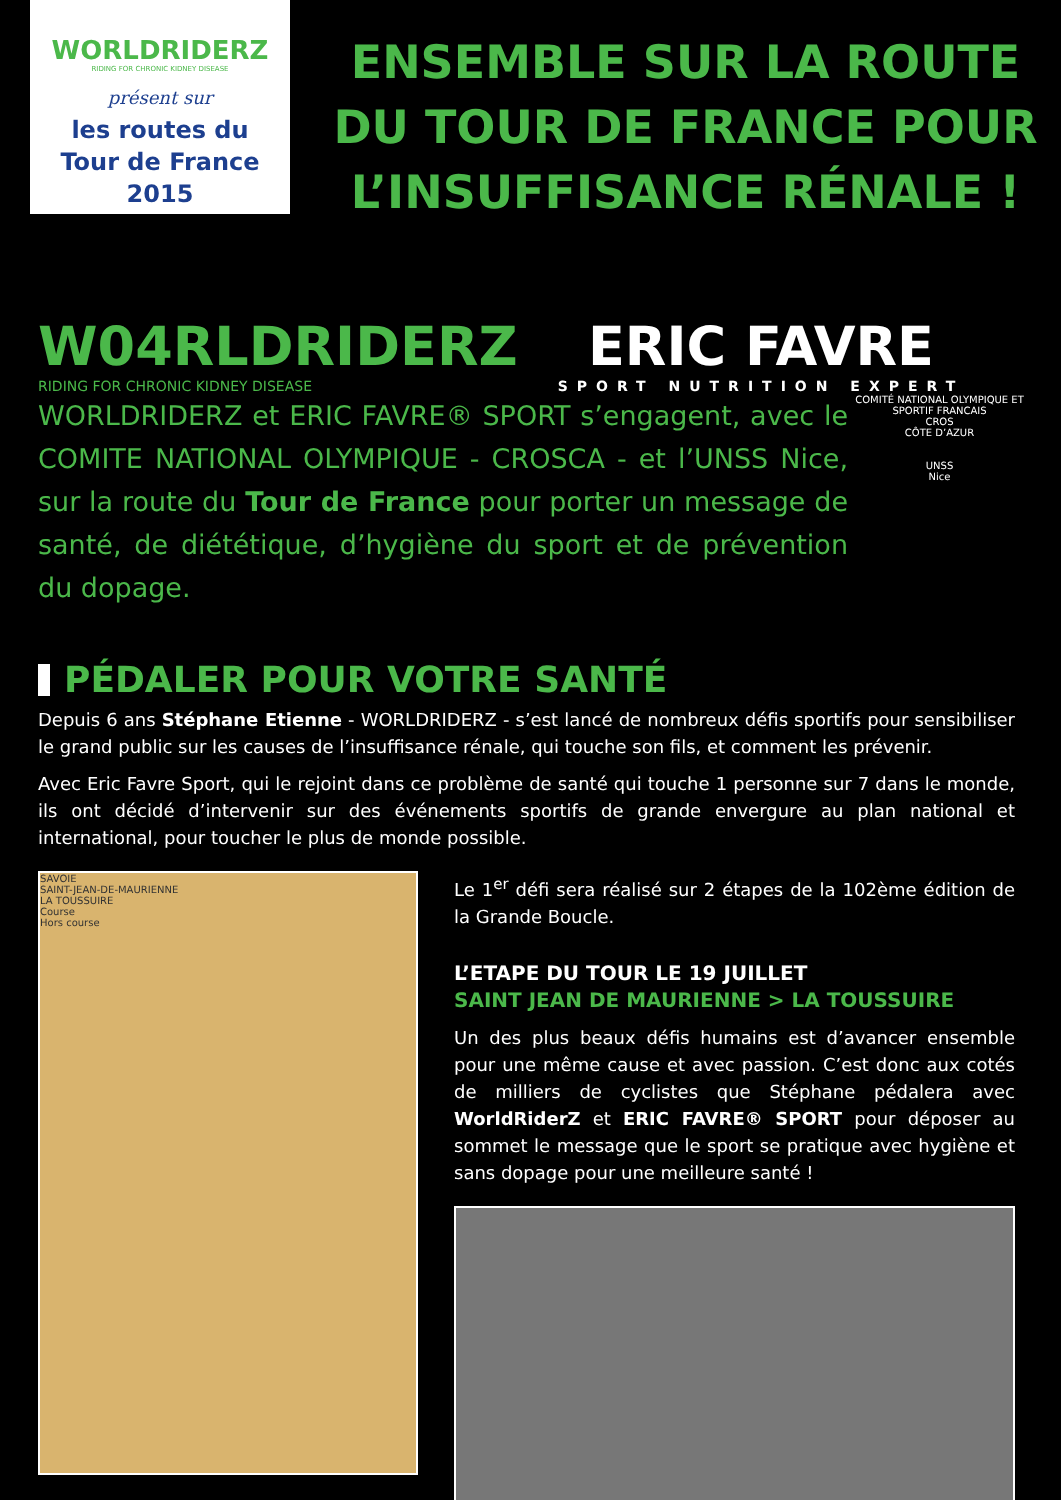WORLDRIDERZ
RIDING FOR CHRONIC KIDNEY DISEASE
présent sur
les routes du
Tour de France 2015
ENSEMBLE SUR LA ROUTE DU TOUR DE FRANCE POUR L’INSUFFISANCE RÉNALE !
W04RLDRIDERZ
RIDING FOR CHRONIC KIDNEY DISEASE
ERIC FAVRE
SPORT NUTRITION EXPERT
WORLDRIDERZ et ERIC FAVRE® SPORT s’engagent, avec le COMITE NATIONAL OLYMPIQUE - CROSCA - et l’UNSS Nice, sur la route du Tour de France pour porter un message de santé, de diététique, d’hygiène du sport et de prévention du dopage.
COMITÉ NATIONAL OLYMPIQUE ET SPORTIF FRANCAIS
CROS
CÔTE D’AZUR
UNSS
Nice
PÉDALER POUR VOTRE SANTÉ
Depuis 6 ans Stéphane Etienne - WORLDRIDERZ - s’est lancé de nombreux défis sportifs pour sensibiliser le grand public sur les causes de l’insuffisance rénale, qui touche son fils, et comment les prévenir.
Avec Eric Favre Sport, qui le rejoint dans ce problème de santé qui touche 1 personne sur 7 dans le monde, ils ont décidé d’intervenir sur des événements sportifs de grande envergure au plan national et international, pour toucher le plus de monde possible.
SAVOIE
SAINT-JEAN-DE-MAURIENNE
LA TOUSSUIRE
Course
Hors course
Le 1<sup>er</sup> défi sera réalisé sur 2 étapes de la 102ème édition de la Grande Boucle.
L’ETAPE DU TOUR LE 19 JUILLET
SAINT JEAN DE MAURIENNE > LA TOUSSUIRE
Un des plus beaux défis humains est d’avancer ensemble pour une même cause et avec passion. C’est donc aux cotés de milliers de cyclistes que Stéphane pédalera avec WorldRiderZ et ERIC FAVRE® SPORT pour déposer au sommet le message que le sport se pratique avec hygiène et sans dopage pour une meilleure santé !